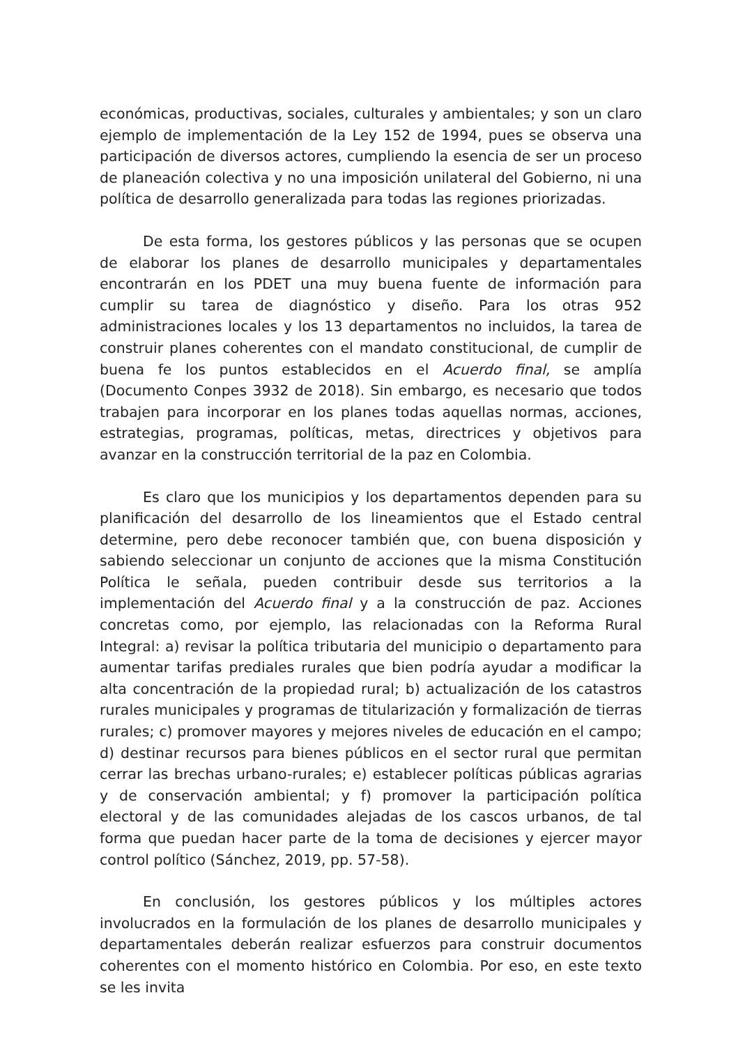económicas, productivas, sociales, culturales y ambientales; y son un claro ejemplo de implementación de la Ley 152 de 1994, pues se observa una participación de diversos actores, cumpliendo la esencia de ser un proceso de planeación colectiva y no una imposición unilateral del Gobierno, ni una política de desarrollo generalizada para todas las regiones priorizadas.
De esta forma, los gestores públicos y las personas que se ocupen de elaborar los planes de desarrollo municipales y departamentales encontrarán en los PDET una muy buena fuente de información para cumplir su tarea de diagnóstico y diseño. Para los otras 952 administraciones locales y los 13 departamentos no incluidos, la tarea de construir planes coherentes con el mandato constitucional, de cumplir de buena fe los puntos establecidos en el Acuerdo final, se amplía (Documento Conpes 3932 de 2018). Sin embargo, es necesario que todos trabajen para incorporar en los planes todas aquellas normas, acciones, estrategias, programas, políticas, metas, directrices y objetivos para avanzar en la construcción territorial de la paz en Colombia.
Es claro que los municipios y los departamentos dependen para su planificación del desarrollo de los lineamientos que el Estado central determine, pero debe reconocer también que, con buena disposición y sabiendo seleccionar un conjunto de acciones que la misma Constitución Política le señala, pueden contribuir desde sus territorios a la implementación del Acuerdo final y a la construcción de paz. Acciones concretas como, por ejemplo, las relacionadas con la Reforma Rural Integral: a) revisar la política tributaria del municipio o departamento para aumentar tarifas prediales rurales que bien podría ayudar a modificar la alta concentración de la propiedad rural; b) actualización de los catastros rurales municipales y programas de titularización y formalización de tierras rurales; c) promover mayores y mejores niveles de educación en el campo; d) destinar recursos para bienes públicos en el sector rural que permitan cerrar las brechas urbano-rurales; e) establecer políticas públicas agrarias y de conservación ambiental; y f) promover la participación política electoral y de las comunidades alejadas de los cascos urbanos, de tal forma que puedan hacer parte de la toma de decisiones y ejercer mayor control político (Sánchez, 2019, pp. 57-58).
En conclusión, los gestores públicos y los múltiples actores involucrados en la formulación de los planes de desarrollo municipales y departamentales deberán realizar esfuerzos para construir documentos coherentes con el momento histórico en Colombia. Por eso, en este texto se les invita